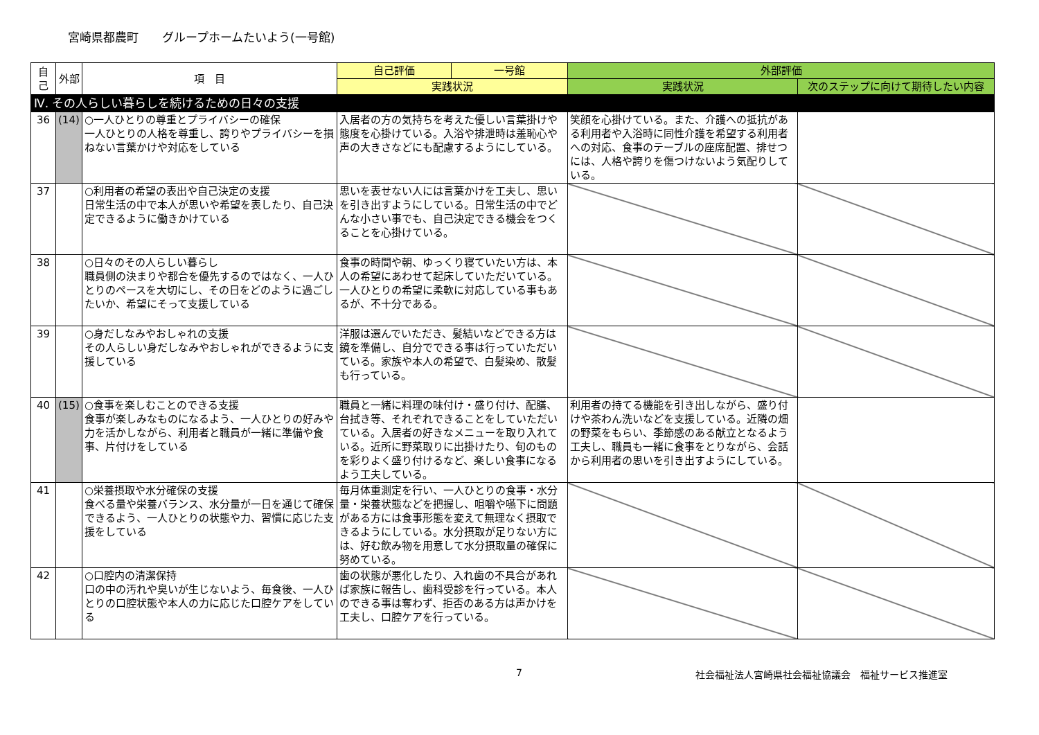宮崎県都農町　　グループホームたいよう(一号館)
| 自己 | 外部 | 項 目 | 自己評価 | 一号館 | 外部評価 | |
| --- | --- | --- | --- | --- | --- | --- |
| | | | 実践状況 | | 実践状況 | 次のステップに向けて期待したい内容 |
| Ⅳ. その人らしい暮らしを続けるための日々の支援 | | | | | | |
| 36 | (14) | ○一人ひとりの尊重とプライバシーの確保 一人ひとりの人格を尊重し、誇りやプライバシーを損ねない言葉かけや対応をしている | 入居者の方の気持ちを考えた優しい言葉掛けや態度を心掛けている。入浴や排泄時は羞恥心や声の大きさなどにも配慮するようにしている。 | | 笑顔を心掛けている。また、介護への抵抗がある利用者や入浴時に同性介護を希望する利用者への対応、食事のテーブルの座席配置、排せつには、人格や誇りを傷つけないよう気配りしている。 | |
| 37 | | ○利用者の希望の表出や自己決定の支援 日常生活の中で本人が思いや希望を表したり、自己決定できるように働きかけている | 思いを表せない人には言葉かけを工夫し、思いを引き出すようにしている。日常生活の中でどんな小さい事でも、自己決定できる機会をつくることを心掛けている。 | | | |
| 38 | | ○日々のその人らしい暮らし 職員側の決まりや都合を優先するのではなく、一人ひとりのペースを大切にし、その日をどのように過ごしたいか、希望にそって支援している | 食事の時間や朝、ゆっくり寝ていたい方は、本人の希望にあわせて起床していただいている。一人ひとりの希望に柔軟に対応している事もあるが、不十分である。 | | | |
| 39 | | ○身だしなみやおしゃれの支援 その人らしい身だしなみやおしゃれができるように支援している | 洋服は選んでいただき、髪結いなどできる方は鏡を準備し、自分でできる事は行っていただいている。家族や本人の希望で、白髪染め、散髪も行っている。 | | | |
| 40 | (15) | ○食事を楽しむことのできる支援 食事が楽しみなものになるよう、一人ひとりの好みや力を活かしながら、利用者と職員が一緒に準備や食事、片付けをしている | 職員と一緒に料理の味付け・盛り付け、配膳、台拭き等、それぞれできることをしていただいている。入居者の好きなメニューを取り入れている。近所に野菜取りに出掛けたり、旬のものを彩りよく盛り付けるなど、楽しい食事になるよう工夫している。 | | 利用者の持てる機能を引き出しながら、盛り付けや茶わん洗いなどを支援している。近隣の畑の野菜をもらい、季節感のある献立となるよう工夫し、職員も一緒に食事をとりながら、会話から利用者の思いを引き出すようにしている。 | |
| 41 | | ○栄養摂取や水分確保の支援 食べる量や栄養バランス、水分量が一日を通じて確保できるよう、一人ひとりの状態や力、習慣に応じた支援をしている | 毎月体重測定を行い、一人ひとりの食事・水分量・栄養状態などを把握し、咀嚼や嚥下に問題がある方には食事形態を変えて無理なく摂取できるようにしている。水分摂取が足りない方には、好む飲み物を用意して水分摂取量の確保に努めている。 | | | |
| 42 | | ○口腔内の清潔保持 口の中の汚れや臭いが生じないよう、毎食後、一人ひとりの口腔状態や本人の力に応じた口腔ケアをしている | 歯の状態が悪化したり、入れ歯の不具合があれば家族に報告し、歯科受診を行っている。本人のできる事は奪わず、拒否のある方は声かけを工夫し、口腔ケアを行っている。 | | | |
7 社会福祉法人宮崎県社会福祉協議会　福祉サービス推進室